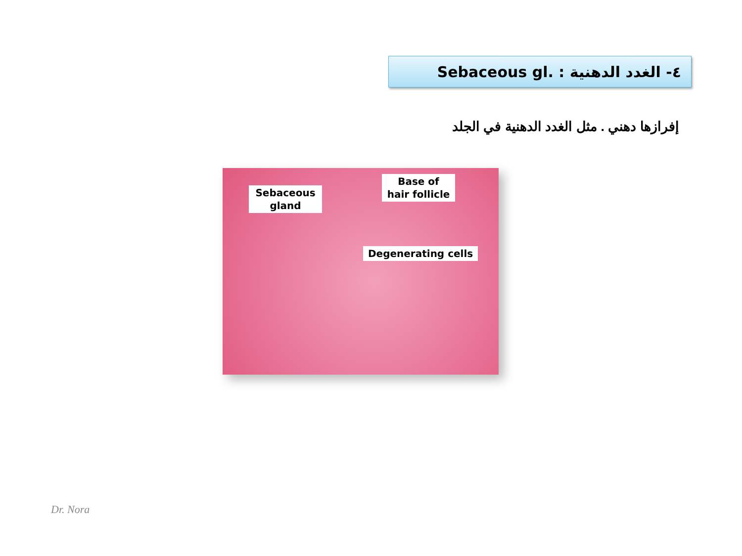٤- الغدد الدهنية Sebaceous gl. :
إفرازها دهني . مثل الغدد الدهنية في الجلد
Sebaceous gland
Base of hair follicle
Degenerating cells
Dr. Nora